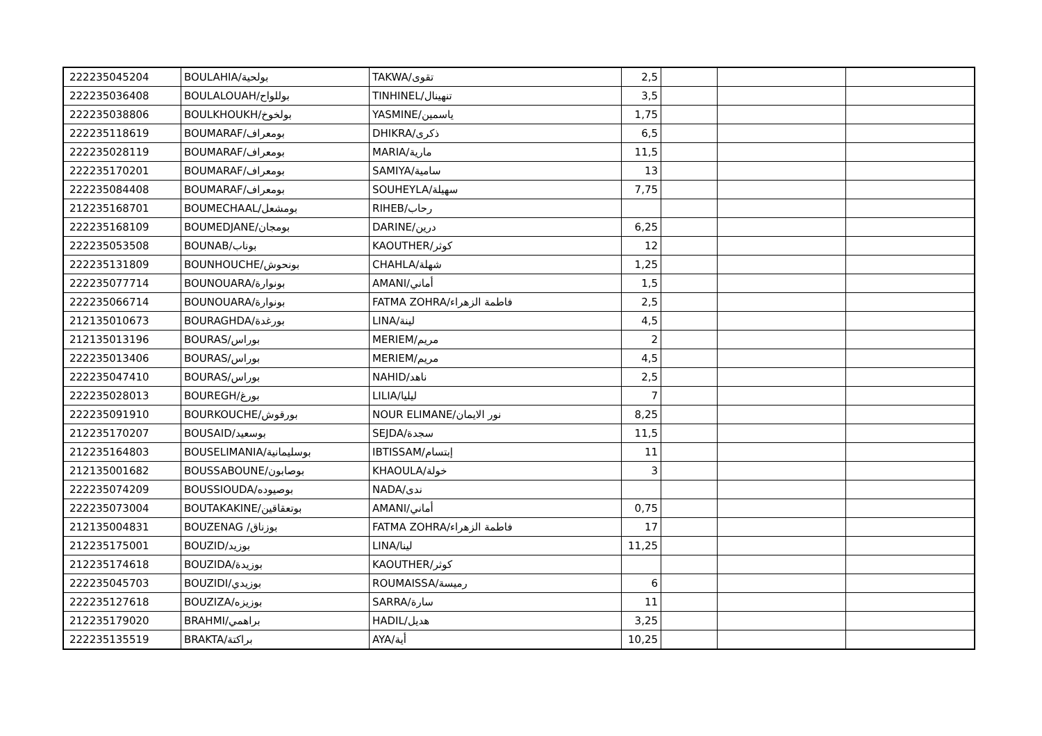| 222235045204 | BOULAHIA/بولحية | TAKWA/تقوى | 2,5 | | | |
| 222235036408 | BOULALOUAH/بوللواح | TINHINEL/تنهينال | 3,5 | | | |
| 222235038806 | BOULKHOUKH/بولخوخ | YASMINE/ياسمين | 1,75 | | | |
| 222235118619 | BOUMARAF/بومعراف | DHIKRA/ذكرى | 6,5 | | | |
| 222235028119 | BOUMARAF/بومعراف | MARIA/مارية | 11,5 | | | |
| 222235170201 | BOUMARAF/بومعراف | SAMIYA/سامية | 13 | | | |
| 222235084408 | BOUMARAF/بومعراف | SOUHEYLA/سهيلة | 7,75 | | | |
| 212235168701 | BOUMECHAAL/بومشعل | RIHEB/رحاب | | | | |
| 222235168109 | BOUMEDJANE/بومجان | DARINE/درين | 6,25 | | | |
| 222235053508 | BOUNAB/بوناب | KAOUTHER/كوثر | 12 | | | |
| 222235131809 | BOUNHOUCHE/بونحوش | CHAHLA/شهلة | 1,25 | | | |
| 222235077714 | BOUNOUARA/بونوارة | AMANI/أماني | 1,5 | | | |
| 222235066714 | BOUNOUARA/بونوارة | FATMA ZOHRA/فاطمة الزهراء | 2,5 | | | |
| 212135010673 | BOURAGHDA/بورغدة | LINA/لينة | 4,5 | | | |
| 212135013196 | BOURAS/بوراس | MERIEM/مريم | 2 | | | |
| 222235013406 | BOURAS/بوراس | MERIEM/مريم | 4,5 | | | |
| 222235047410 | BOURAS/بوراس | NAHID/ناهد | 2,5 | | | |
| 222235028013 | BOUREGH/بورغ | LILIA/ليليا | 7 | | | |
| 222235091910 | BOURKOUCHE/بورقوش | NOUR ELIMANE/نور الايمان | 8,25 | | | |
| 212235170207 | BOUSAID/بوسعيد | SEJDA/سجدة | 11,5 | | | |
| 212235164803 | BOUSELIMANIA/بوسليمانية | IBTISSAM/إبتسام | 11 | | | |
| 212135001682 | BOUSSABOUNE/بوصابون | KHAOULA/خولة | 3 | | | |
| 222235074209 | BOUSSIOUDA/بوصيوده | NADA/ندى | | | | |
| 222235073004 | BOUTAKAKINE/بوتعقاقين | AMANI/أماني | 0,75 | | | |
| 212135004831 | BOUZENAG /بوزناق | FATMA ZOHRA/فاطمة الزهراء | 17 | | | |
| 212235175001 | BOUZID/بوزيد | LINA/لينا | 11,25 | | | |
| 212235174618 | BOUZIDA/بوزيدة | KAOUTHER/كوثر | | | | |
| 222235045703 | BOUZIDI/بوزيدي | ROUMAISSA/رميسة | 6 | | | |
| 222235127618 | BOUZIZA/بوزيزه | SARRA/سارة | 11 | | | |
| 212235179020 | BRAHMI/براهمي | HADIL/هديل | 3,25 | | | |
| 222235135519 | BRAKTA/براكتة | AYA/أية | 10,25 | | | |